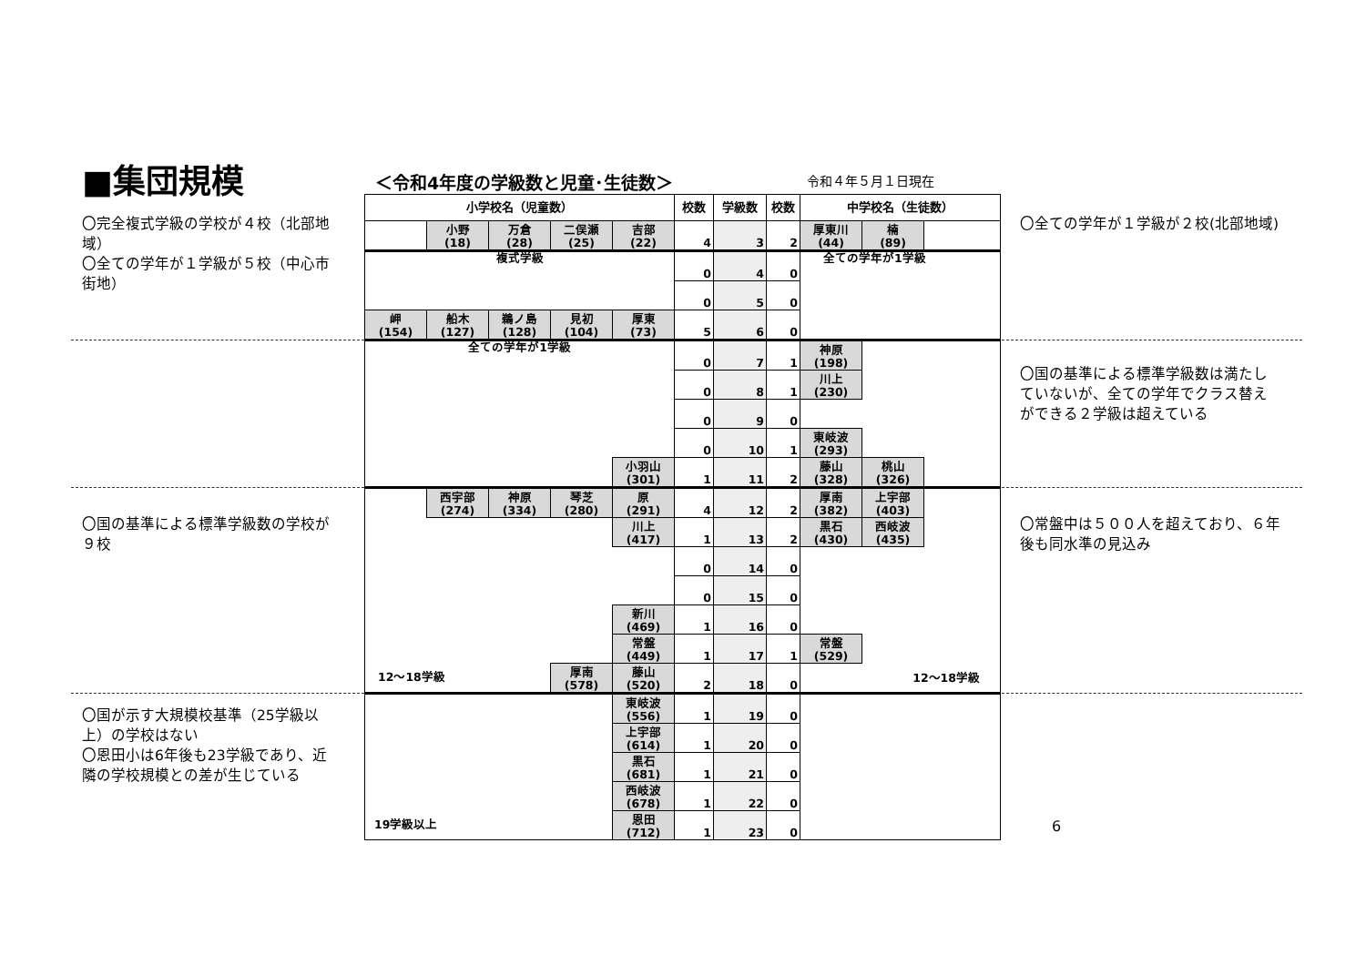■集団規模 ＜令和4年度の学級数と児童･生徒数＞ 令和４年５月１日現在
〇完全複式学級の学校が４校（北部地域）
〇全ての学年が１学級が５校（中心市街地）
〇国の基準による標準学級数の学校が９校
〇国が示す大規模校基準（25学級以上）の学校はない
〇恩田小は6年後も23学級であり、近隣の学校規模との差が生じている
| 小学校名（児童数） | | | | | 校数 | 学級数 | 校数 | 中学校名（生徒数） | | |
| --- | --- | --- | --- | --- | --- | --- | --- | --- | --- | --- |
| | 小野 (18) | 万倉 (28) | 二俣瀬 (25) | 吉部 (22) | 4 | 3 | 2 | 厚東川 (44) | 楠 (89) | |
| 複式学級 | | | | | 0 | 4 | 0 | 全ての学年が1学級 | | |
| | | | | | 0 | 5 | 0 | | | |
| 岬 (154) | 船木 (127) | 鵜ノ島 (128) | 見初 (104) | 厚東 (73) | 5 | 6 | 0 | | | |
| 全ての学年が1学級 | | | | | 0 | 7 | 1 | 神原 (198) | | |
| | | | | | 0 | 8 | 1 | 川上 (230) | | |
| | | | | | 0 | 9 | 0 | | | |
| | | | | | 0 | 10 | 1 | 東岐波 (293) | | |
| | | | | 小羽山 (301) | 1 | 11 | 2 | 藤山 (328) | 桃山 (326) | |
| | 西宇部 (274) | 神原 (334) | 琴芝 (280) | 原 (291) | 4 | 12 | 2 | 厚南 (382) | 上宇部 (403) | |
| | | | | 川上 (417) | 1 | 13 | 2 | 黒石 (430) | 西岐波 (435) | |
| | | | | | 0 | 14 | 0 | | | |
| | | | | | 0 | 15 | 0 | | | |
| | | | | 新川 (469) | 1 | 16 | 0 | | | |
| | | | | 常盤 (449) | 1 | 17 | 1 | 常盤 (529) | | |
| 12～18学級 | | | 厚南 (578) | 藤山 (520) | 2 | 18 | 0 | 12～18学級 | | |
| | | | | 東岐波 (556) | 1 | 19 | 0 | | | |
| | | | | 上宇部 (614) | 1 | 20 | 0 | | | |
| | | | | 黒石 (681) | 1 | 21 | 0 | | | |
| | | | | 西岐波 (678) | 1 | 22 | 0 | | | |
| 19学級以上 | | | | 恩田 (712) | 1 | 23 | 0 | | | |
〇全ての学年が１学級が２校(北部地域)
〇国の基準による標準学級数は満たしていないが、全ての学年でクラス替えができる２学級は超えている
〇常盤中は５００人を超えており、６年後も同水準の見込み
6